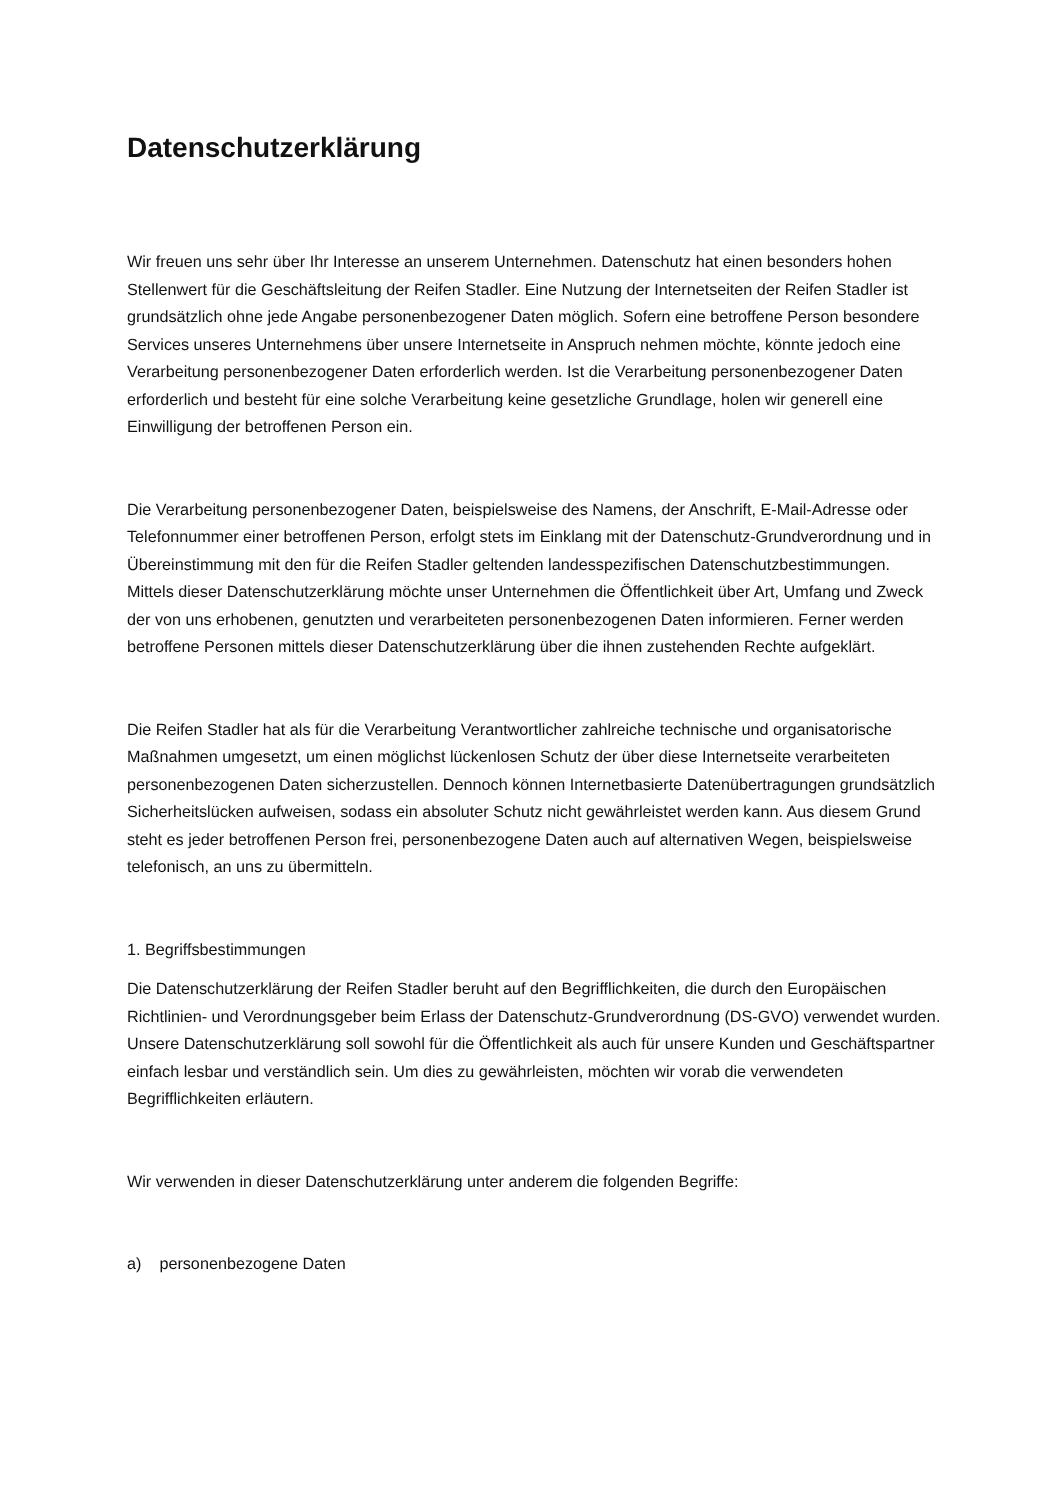Datenschutzerklärung
Wir freuen uns sehr über Ihr Interesse an unserem Unternehmen. Datenschutz hat einen besonders hohen Stellenwert für die Geschäftsleitung der Reifen Stadler. Eine Nutzung der Internetseiten der Reifen Stadler ist grundsätzlich ohne jede Angabe personenbezogener Daten möglich. Sofern eine betroffene Person besondere Services unseres Unternehmens über unsere Internetseite in Anspruch nehmen möchte, könnte jedoch eine Verarbeitung personenbezogener Daten erforderlich werden. Ist die Verarbeitung personenbezogener Daten erforderlich und besteht für eine solche Verarbeitung keine gesetzliche Grundlage, holen wir generell eine Einwilligung der betroffenen Person ein.
Die Verarbeitung personenbezogener Daten, beispielsweise des Namens, der Anschrift, E-Mail-Adresse oder Telefonnummer einer betroffenen Person, erfolgt stets im Einklang mit der Datenschutz-Grundverordnung und in Übereinstimmung mit den für die Reifen Stadler geltenden landesspezifischen Datenschutzbestimmungen. Mittels dieser Datenschutzerklärung möchte unser Unternehmen die Öffentlichkeit über Art, Umfang und Zweck der von uns erhobenen, genutzten und verarbeiteten personenbezogenen Daten informieren. Ferner werden betroffene Personen mittels dieser Datenschutzerklärung über die ihnen zustehenden Rechte aufgeklärt.
Die Reifen Stadler hat als für die Verarbeitung Verantwortlicher zahlreiche technische und organisatorische Maßnahmen umgesetzt, um einen möglichst lückenlosen Schutz der über diese Internetseite verarbeiteten personenbezogenen Daten sicherzustellen. Dennoch können Internetbasierte Datenübertragungen grundsätzlich Sicherheitslücken aufweisen, sodass ein absoluter Schutz nicht gewährleistet werden kann. Aus diesem Grund steht es jeder betroffenen Person frei, personenbezogene Daten auch auf alternativen Wegen, beispielsweise telefonisch, an uns zu übermitteln.
1. Begriffsbestimmungen
Die Datenschutzerklärung der Reifen Stadler beruht auf den Begrifflichkeiten, die durch den Europäischen Richtlinien- und Verordnungsgeber beim Erlass der Datenschutz-Grundverordnung (DS-GVO) verwendet wurden. Unsere Datenschutzerklärung soll sowohl für die Öffentlichkeit als auch für unsere Kunden und Geschäftspartner einfach lesbar und verständlich sein. Um dies zu gewährleisten, möchten wir vorab die verwendeten Begrifflichkeiten erläutern.
Wir verwenden in dieser Datenschutzerklärung unter anderem die folgenden Begriffe:
a) personenbezogene Daten